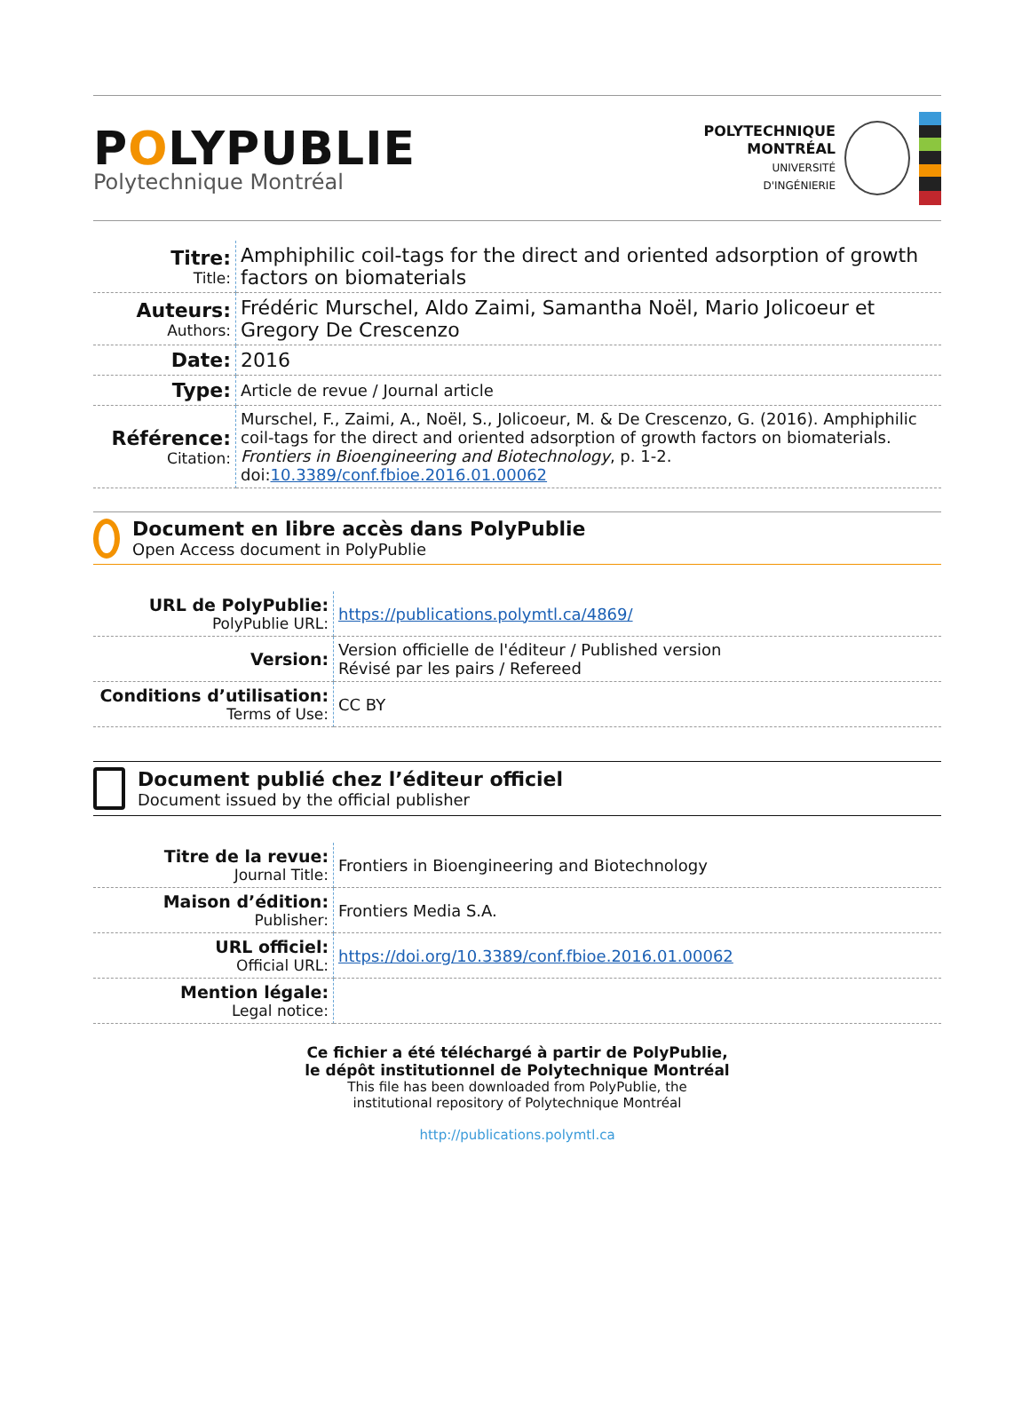POLYPUBLIE
Polytechnique Montréal
POLYTECHNIQUE
MONTRÉAL
UNIVERSITÉ
D'INGÉNIERIE
| Titre: Title: | Amphiphilic coil-tags for the direct and oriented adsorption of growth factors on biomaterials |
| Auteurs: Authors: | Frédéric Murschel, Aldo Zaimi, Samantha Noël, Mario Jolicoeur et Gregory De Crescenzo |
| Date: | 2016 |
| Type: | Article de revue / Journal article |
| Référence: Citation: | Murschel, F., Zaimi, A., Noël, S., Jolicoeur, M. & De Crescenzo, G. (2016). Amphiphilic coil-tags for the direct and oriented adsorption of growth factors on biomaterials. Frontiers in Bioengineering and Biotechnology , p. 1-2. doi: 10.3389/conf.fbioe.2016.01.00062 |
Document en libre accès dans PolyPublie
Open Access document in PolyPublie
| URL de PolyPublie: PolyPublie URL: | https://publications.polymtl.ca/4869/ |
| Version: | Version officielle de l'éditeur / Published version Révisé par les pairs / Refereed |
| Conditions d’utilisation: Terms of Use: | CC BY |
Document publié chez l’éditeur officiel
Document issued by the official publisher
| Titre de la revue: Journal Title: | Frontiers in Bioengineering and Biotechnology |
| Maison d’édition: Publisher: | Frontiers Media S.A. |
| URL officiel: Official URL: | https://doi.org/10.3389/conf.fbioe.2016.01.00062 |
| Mention légale: Legal notice: | |
Ce fichier a été téléchargé à partir de PolyPublie,
le dépôt institutionnel de Polytechnique Montréal
This file has been downloaded from PolyPublie, the
institutional repository of Polytechnique Montréal
http://publications.polymtl.ca